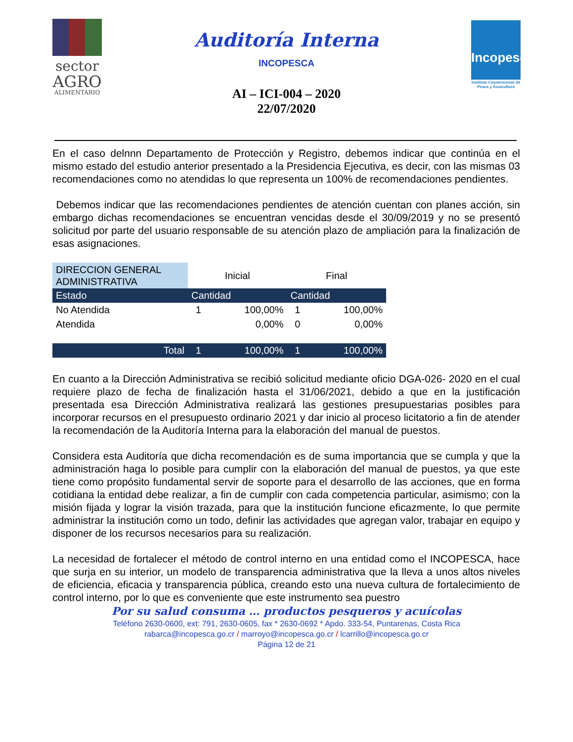sector
AGRO
ALIMENTARIO
Auditoría Interna
INCOPESCA
AI – ICI-004 – 2020
22/07/2020
Incopesca
Instituto Costarricense de Pesca y Acuicultura
En el caso delnnn Departamento de Protección y Registro, debemos indicar que continúa en el mismo estado del estudio anterior presentado a la Presidencia Ejecutiva, es decir, con las mismas 03 recomendaciones como no atendidas lo que representa un 100% de recomendaciones pendientes.
Debemos indicar que las recomendaciones pendientes de atención cuentan con planes acción, sin embargo dichas recomendaciones se encuentran vencidas desde el 30/09/2019 y no se presentó solicitud por parte del usuario responsable de su atención plazo de ampliación para la finalización de esas asignaciones.
| DIRECCION GENERAL ADMINISTRATIVA | Inicial | | Final | |
| --- | --- | --- | --- | --- |
| Estado | Cantidad | | Cantidad | |
| No Atendida | 1 | 100,00% | 1 | 100,00% |
| Atendida | | 0,00% | 0 | 0,00% |
| Total | 1 | 100,00% | 1 | 100,00% |
En cuanto a la Dirección Administrativa se recibió solicitud mediante oficio DGA-026- 2020 en el cual requiere plazo de fecha de finalización hasta el 31/06/2021, debido a que en la justificación presentada esa Dirección Administrativa realizará las gestiones presupuestarias posibles para incorporar recursos en el presupuesto ordinario 2021 y dar inicio al proceso licitatorio a fin de atender la recomendación de la Auditoría Interna para la elaboración del manual de puestos.
Considera esta Auditoría que dicha recomendación es de suma importancia que se cumpla y que la administración haga lo posible para cumplir con la elaboración del manual de puestos, ya que este tiene como propósito fundamental servir de soporte para el desarrollo de las acciones, que en forma cotidiana la entidad debe realizar, a fin de cumplir con cada competencia particular, asimismo; con la misión fijada y lograr la visión trazada, para que la institución funcione eficazmente, lo que permite administrar la institución como un todo, definir las actividades que agregan valor, trabajar en equipo y disponer de los recursos necesarios para su realización.
La necesidad de fortalecer el método de control interno en una entidad como el INCOPESCA, hace que surja en su interior, un modelo de transparencia administrativa que la lleva a unos altos niveles de eficiencia, eficacia y transparencia pública, creando esto una nueva cultura de fortalecimiento de control interno, por lo que es conveniente que este instrumento sea puestro
Por su salud consuma … productos pesqueros y acuícolas
Teléfono 2630-0600, ext: 791, 2630-0605, fax * 2630-0692 * Apdo. 333-54, Puntarenas, Costa Rica
rabarca@incopesca.go.cr / marroyo@incopesca.go.cr / lcarrillo@incopesca.go.cr
Página 12 de 21